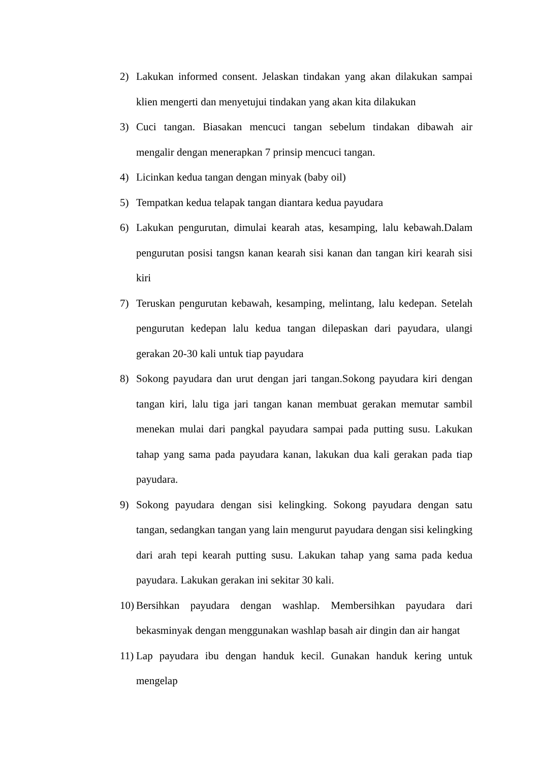2) Lakukan informed consent. Jelaskan tindakan yang akan dilakukan sampai klien mengerti dan menyetujui tindakan yang akan kita dilakukan
3) Cuci tangan. Biasakan mencuci tangan sebelum tindakan dibawah air mengalir dengan menerapkan 7 prinsip mencuci tangan.
4) Licinkan kedua tangan dengan minyak (baby oil)
5) Tempatkan kedua telapak tangan diantara kedua payudara
6) Lakukan pengurutan, dimulai kearah atas, kesamping, lalu kebawah.Dalam pengurutan posisi tangsn kanan kearah sisi kanan dan tangan kiri kearah sisi kiri
7) Teruskan pengurutan kebawah, kesamping, melintang, lalu kedepan. Setelah pengurutan kedepan lalu kedua tangan dilepaskan dari payudara, ulangi gerakan 20-30 kali untuk tiap payudara
8) Sokong payudara dan urut dengan jari tangan.Sokong payudara kiri dengan tangan kiri, lalu tiga jari tangan kanan membuat gerakan memutar sambil menekan mulai dari pangkal payudara sampai pada putting susu. Lakukan tahap yang sama pada payudara kanan, lakukan dua kali gerakan pada tiap payudara.
9) Sokong payudara dengan sisi kelingking. Sokong payudara dengan satu tangan, sedangkan tangan yang lain mengurut payudara dengan sisi kelingking dari arah tepi kearah putting susu. Lakukan tahap yang sama pada kedua payudara. Lakukan gerakan ini sekitar 30 kali.
10) Bersihkan payudara dengan washlap. Membersihkan payudara dari bekasminyak dengan menggunakan washlap basah air dingin dan air hangat
11) Lap payudara ibu dengan handuk kecil. Gunakan handuk kering untuk mengelap